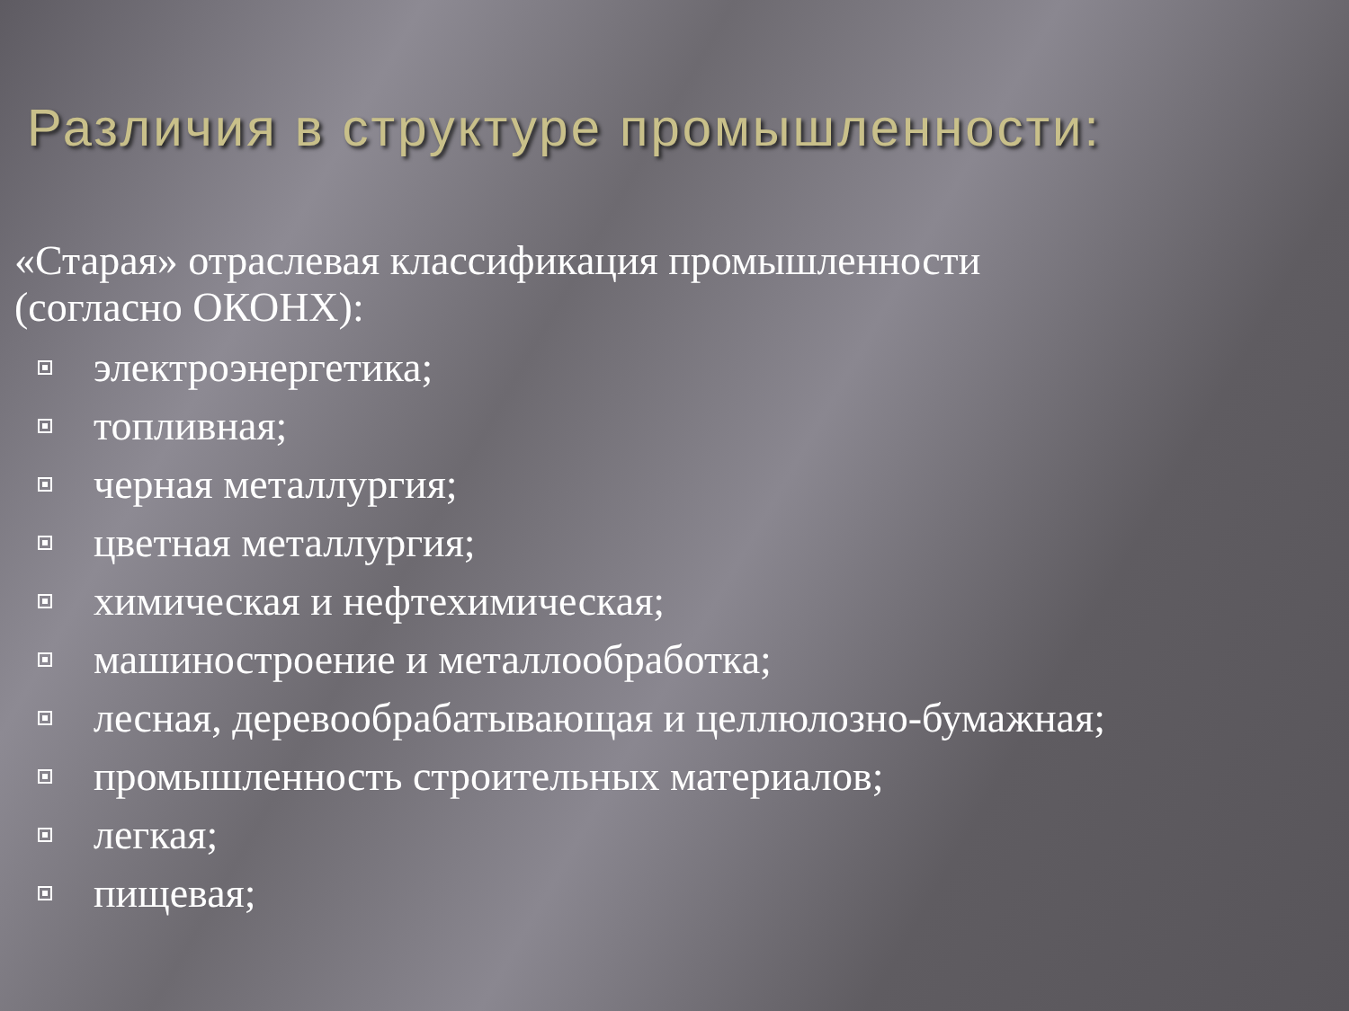Различия в структуре промышленности:
«Старая» отраслевая классификация промышленности
(согласно ОКОНХ):
электроэнергетика;
топливная;
черная металлургия;
цветная металлургия;
химическая и нефтехимическая;
машиностроение и металлообработка;
лесная, деревообрабатывающая и целлюлозно-бумажная;
промышленность строительных материалов;
легкая;
пищевая;